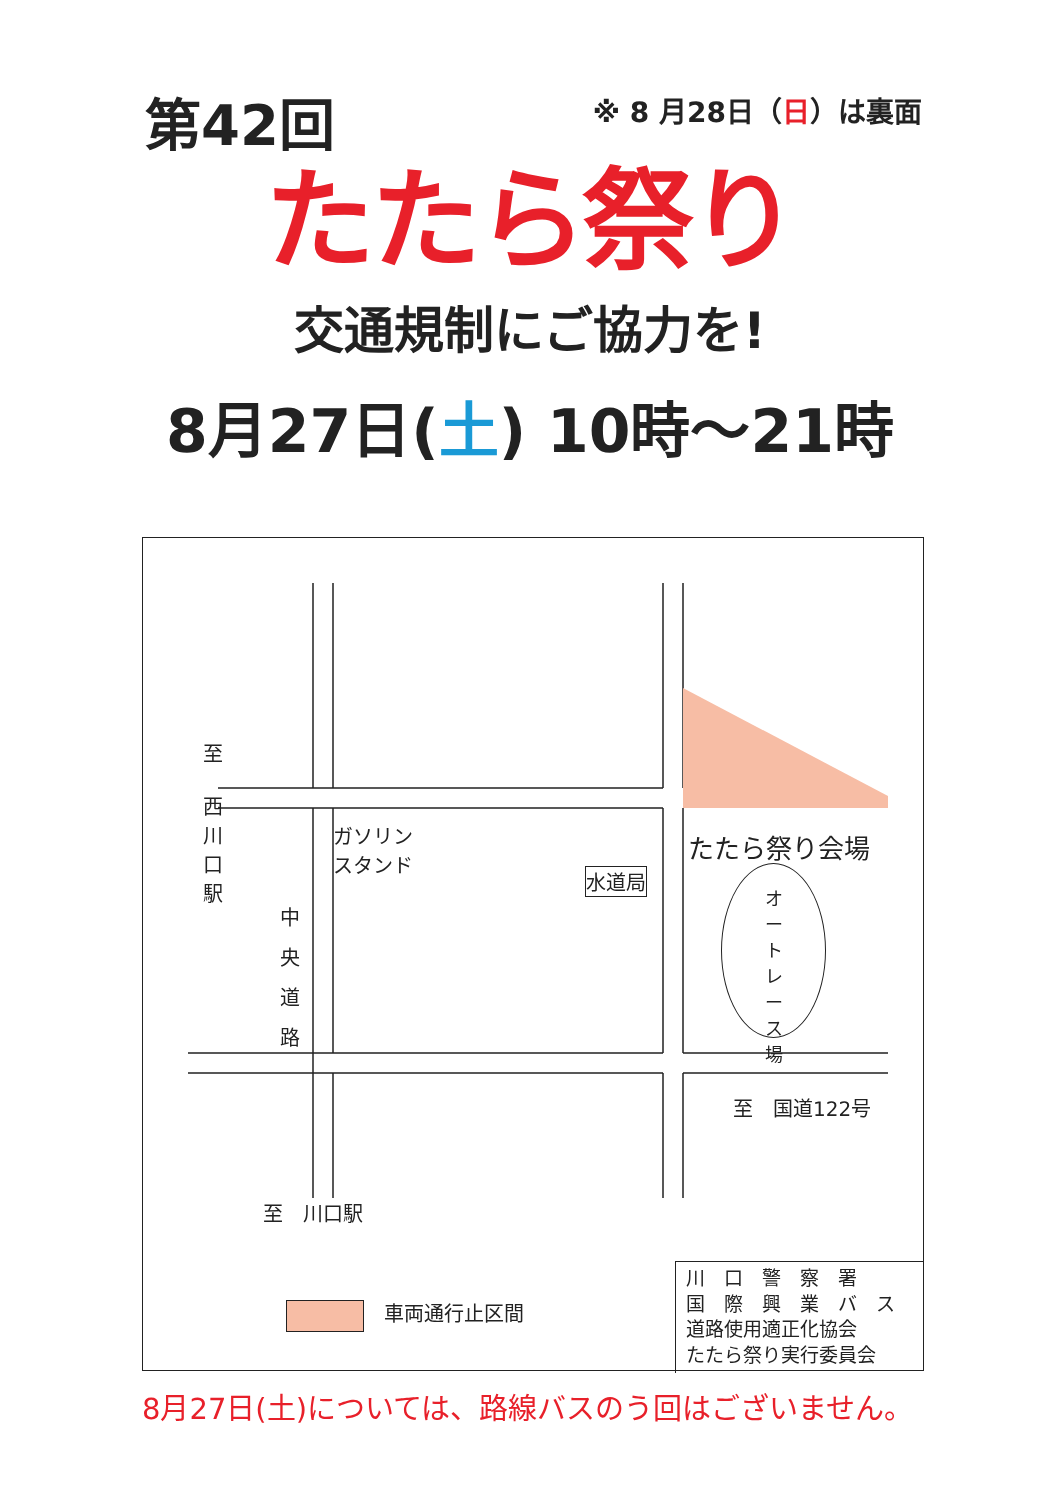第42回
※ 8 月28日（日）は裏面
たたら祭り
交通規制にご協力を!
8月27日(土) 10時～21時
至
西
川
口
駅
中
央
道
路
ガソリン
スタンド
水道局
たたら祭り会場
オ
ー
ト
レ
ー
ス
場
至　国道122号
至　川口駅
　車両通行止区間
川　口　警　察　署
国　際　興　業　バ　ス
道路使用適正化協会
たたら祭り実行委員会
8月27日(土)については、路線バスのう回はございません。